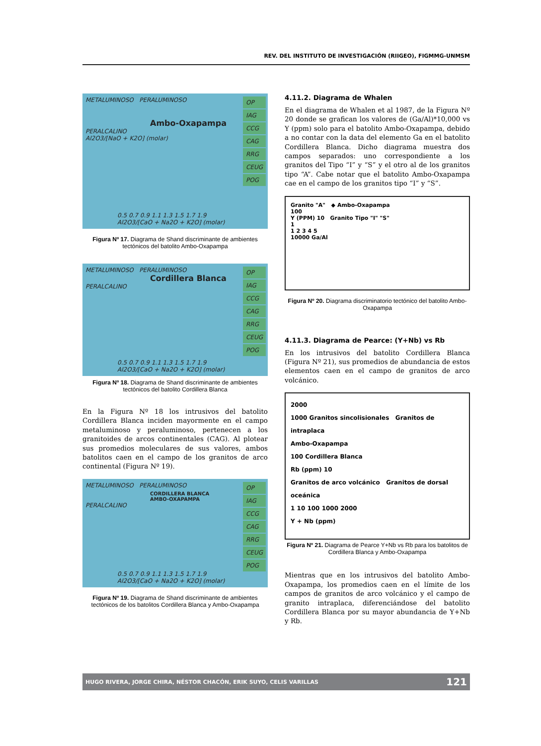REV. DEL INSTITUTO DE INVESTIGACIÓN (RIIGEO), FIGMMG-UNMSM
METALUMINOSO PERALUMINOSO
Ambo-Oxapampa
PERALCALINO
Al2O3/[NaO + K2O] (molar)
0.5 0.7 0.9 1.1 1.3 1.5 1.7 1.9
Al2O3/[CaO + Na2O + K2O] (molar)
OP
IAG
CCG
CAG
RRG
CEUG
POG
Figura Nº 17. Diagrama de Shand discriminante de ambientes tectónicos del batolito Ambo-Oxapampa
METALUMINOSO PERALUMINOSO
Cordillera Blanca
PERALCALINO
0.5 0.7 0.9 1.1 1.3 1.5 1.7 1.9
Al2O3/[CaO + Na2O + K2O] (molar)
OP
IAG
CCG
CAG
RRG
CEUG
POG
Figura Nº 18. Diagrama de Shand discriminante de ambientes tectónicos del batolito Cordillera Blanca
En la Figura Nº 18 los intrusivos del batolito Cordillera Blanca inciden mayormente en el campo metaluminoso y peraluminoso, pertenecen a los granitoides de arcos continentales (CAG). Al plotear sus promedios moleculares de sus valores, ambos batolitos caen en el campo de los granitos de arco continental (Figura Nº 19).
METALUMINOSO PERALUMINOSO
CORDILLERA BLANCA
AMBO-OXAPAMPA
PERALCALINO
0.5 0.7 0.9 1.1 1.3 1.5 1.7 1.9
Al2O3/[CaO + Na2O + K2O] (molar)
OP
IAG
CCG
CAG
RRG
CEUG
POG
Figura Nº 19. Diagrama de Shand discriminante de ambientes tectónicos de los batolitos Cordillera Blanca y Ambo-Oxapampa
4.11.2. Diagrama de Whalen
En el diagrama de Whalen et al 1987, de la Figura Nº 20 donde se grafican los valores de (Ga/Al)*10,000 vs Y (ppm) solo para el batolito Ambo-Oxapampa, debido a no contar con la data del elemento Ga en el batolito Cordillera Blanca. Dicho diagrama muestra dos campos separados: uno correspondiente a los granitos del Tipo “I” y “S” y el otro al de los granitos tipo “A”. Cabe notar que el batolito Ambo-Oxapampa cae en el campo de los granitos tipo “I” y “S”.
Granito "A" ◆ Ambo-Oxapampa
100
Y (PPM) 10 Granito Tipo "I" "S"
1
1 2 3 4 5
10000 Ga/Al
Figura Nº 20. Diagrama discriminatorio tectónico del batolito Ambo-Oxapampa
4.11.3. Diagrama de Pearce: (Y+Nb) vs Rb
En los intrusivos del batolito Cordillera Blanca (Figura Nº 21), sus promedios de abundancia de estos elementos caen en el campo de granitos de arco volcánico.
2000
1000 Granitos sincolisionales Granitos de intraplaca
Ambo-Oxapampa
100 Cordillera Blanca
Rb (ppm) 10
Granitos de arco volcánico Granitos de dorsal oceánica
1 10 100 1000 2000
Y + Nb (ppm)
Figura Nº 21. Diagrama de Pearce Y+Nb vs Rb para los batolitos de Cordillera Blanca y Ambo-Oxapampa
Mientras que en los intrusivos del batolito Ambo-Oxapampa, los promedios caen en el límite de los campos de granitos de arco volcánico y el campo de granito intraplaca, diferenciándose del batolito Cordillera Blanca por su mayor abundancia de Y+Nb y Rb.
HUGO RIVERA, JORGE CHIRA, NÉSTOR CHACÓN, ERIK SUYO, CELIS VARILLAS 121